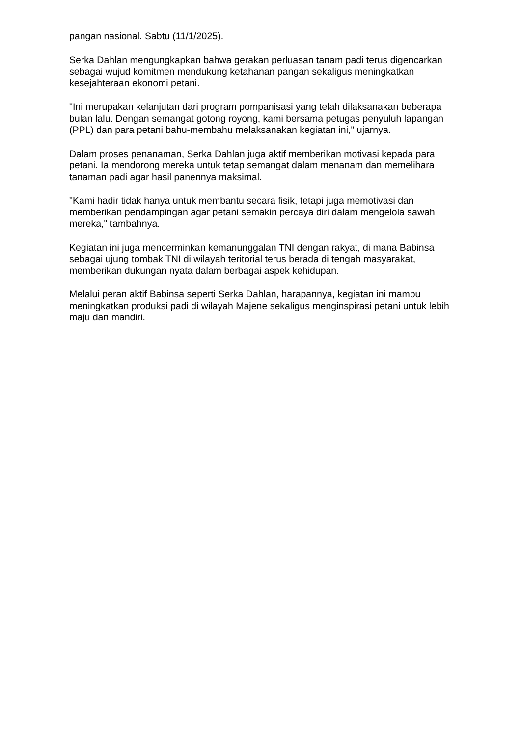pangan nasional. Sabtu (11/1/2025).
Serka Dahlan mengungkapkan bahwa gerakan perluasan tanam padi terus digencarkan sebagai wujud komitmen mendukung ketahanan pangan sekaligus meningkatkan kesejahteraan ekonomi petani.
"Ini merupakan kelanjutan dari program pompanisasi yang telah dilaksanakan beberapa bulan lalu. Dengan semangat gotong royong, kami bersama petugas penyuluh lapangan (PPL) dan para petani bahu-membahu melaksanakan kegiatan ini," ujarnya.
Dalam proses penanaman, Serka Dahlan juga aktif memberikan motivasi kepada para petani. Ia mendorong mereka untuk tetap semangat dalam menanam dan memelihara tanaman padi agar hasil panennya maksimal.
"Kami hadir tidak hanya untuk membantu secara fisik, tetapi juga memotivasi dan memberikan pendampingan agar petani semakin percaya diri dalam mengelola sawah mereka," tambahnya.
Kegiatan ini juga mencerminkan kemanunggalan TNI dengan rakyat, di mana Babinsa sebagai ujung tombak TNI di wilayah teritorial terus berada di tengah masyarakat, memberikan dukungan nyata dalam berbagai aspek kehidupan.
Melalui peran aktif Babinsa seperti Serka Dahlan, harapannya, kegiatan ini mampu meningkatkan produksi padi di wilayah Majene sekaligus menginspirasi petani untuk lebih maju dan mandiri.